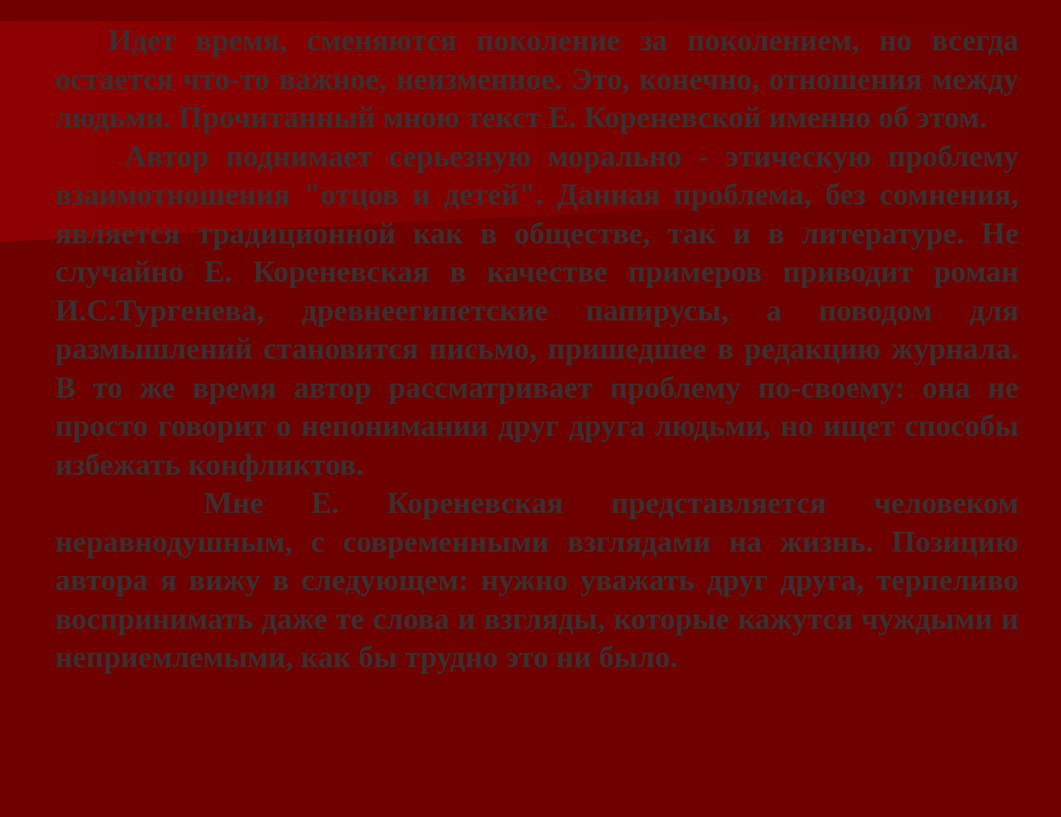Идет время, сменяются поколение за поколением, но всегда остается что-то важное, неизменное. Это, конечно, отношения между людьми. Прочитанный мною текст Е. Кореневской именно об этом.
Автор поднимает серьезную морально - этическую проблему взаимотношения "отцов и детей". Данная проблема, без сомнения, является традиционной как в обществе, так и в литературе. Не случайно Е. Кореневская в качестве примеров приводит роман И.С.Тургенева, древнеегипетские папирусы, а поводом для размышлений становится письмо, пришедшее в редакцию журнала. В то же время автор рассматривает проблему по-своему: она не просто говорит о непонимании друг друга людьми, но ищет способы избежать конфликтов.
Мне Е. Кореневская представляется человеком неравнодушным, с современными взглядами на жизнь. Позицию автора я вижу в следующем: нужно уважать друг друга, терпеливо воспринимать даже те слова и взгляды, которые кажутся чуждыми и неприемлемыми, как бы трудно это ни было.